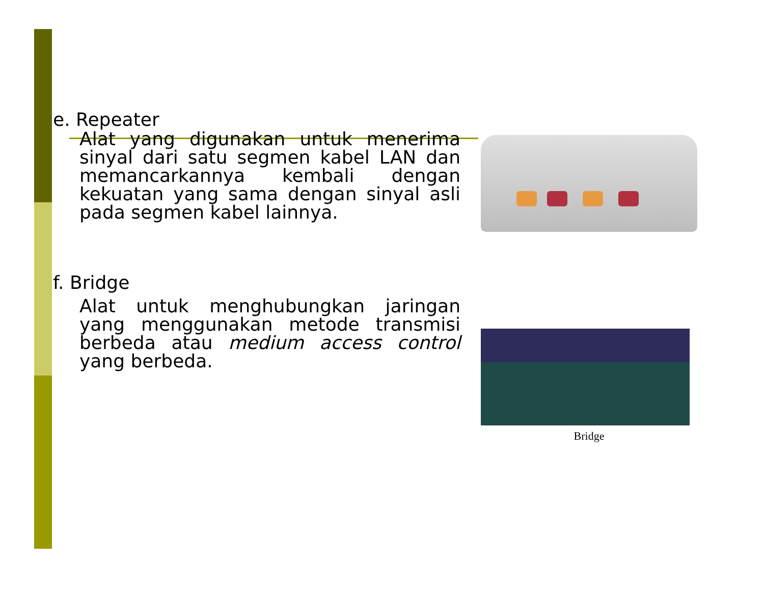e. Repeater
Alat yang digunakan untuk menerima sinyal dari satu segmen kabel LAN dan memancarkannya kembali dengan kekuatan yang sama dengan sinyal asli pada segmen kabel lainnya.
f. Bridge
Alat untuk menghubungkan jaringan yang menggunakan metode transmisi berbeda atau medium access control yang berbeda.
Bridge